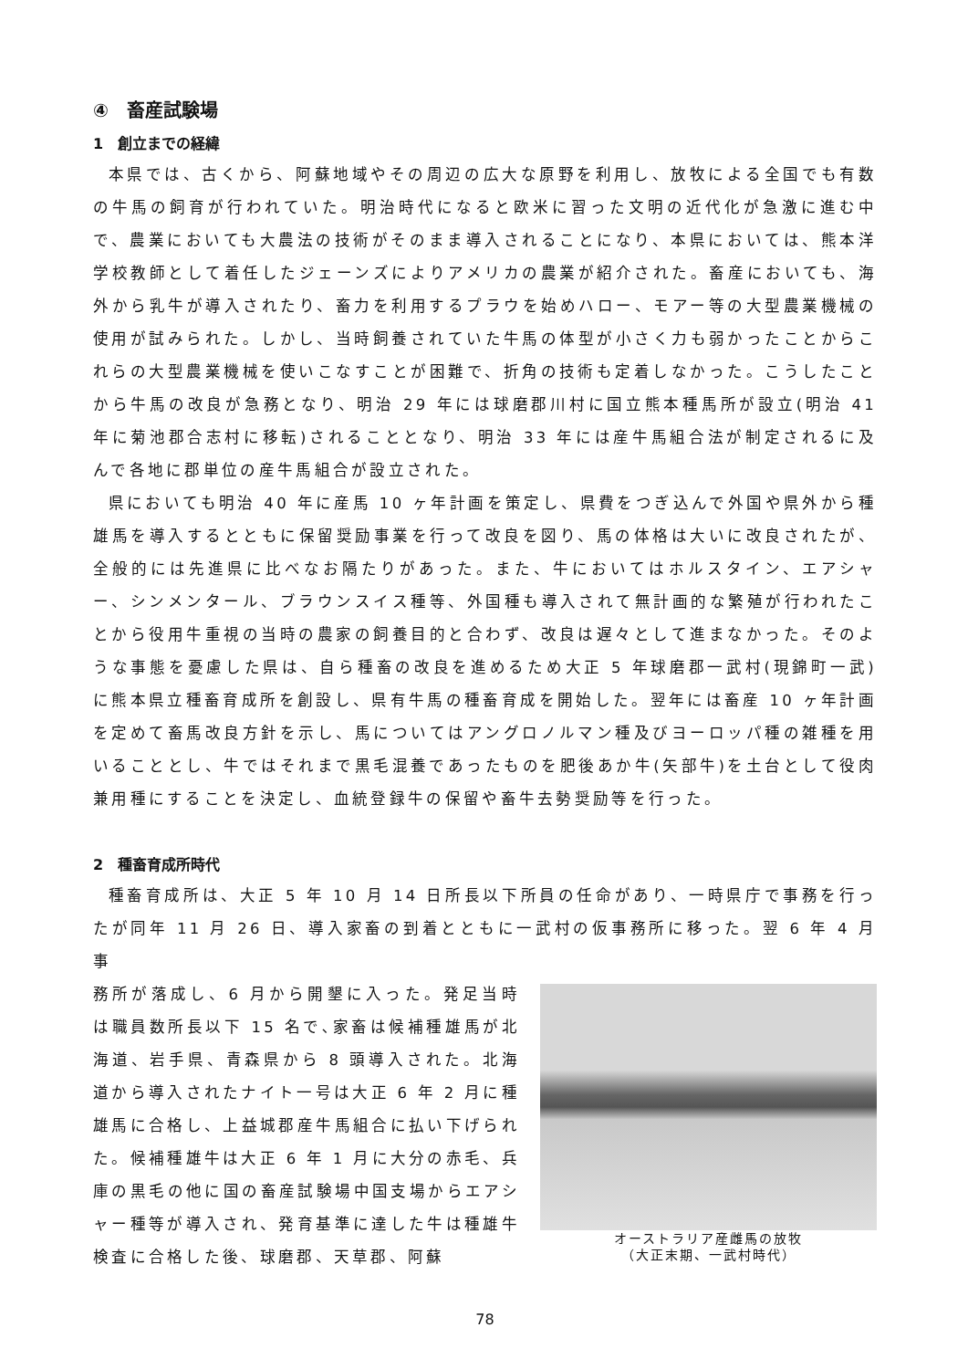④　畜産試験場
1　創立までの経緯
本県では、古くから、阿蘇地域やその周辺の広大な原野を利用し、放牧による全国でも有数の牛馬の飼育が行われていた。明治時代になると欧米に習った文明の近代化が急激に進む中で、農業においても大農法の技術がそのまま導入されることになり、本県においては、熊本洋学校教師として着任したジェーンズによりアメリカの農業が紹介された。畜産においても、海外から乳牛が導入されたり、畜力を利用するプラウを始めハロー、モアー等の大型農業機械の使用が試みられた。しかし、当時飼養されていた牛馬の体型が小さく力も弱かったことからこれらの大型農業機械を使いこなすことが困難で、折角の技術も定着しなかった。こうしたことから牛馬の改良が急務となり、明治 29 年には球磨郡川村に国立熊本種馬所が設立(明治 41 年に菊池郡合志村に移転)されることとなり、明治 33 年には産牛馬組合法が制定されるに及んで各地に郡単位の産牛馬組合が設立された。
県においても明治 40 年に産馬 10 ヶ年計画を策定し、県費をつぎ込んで外国や県外から種雄馬を導入するとともに保留奨励事業を行って改良を図り、馬の体格は大いに改良されたが、全般的には先進県に比べなお隔たりがあった。また、牛においてはホルスタイン、エアシャー、シンメンタール、ブラウンスイス種等、外国種も導入されて無計画的な繁殖が行われたことから役用牛重視の当時の農家の飼養目的と合わず、改良は遅々として進まなかった。そのような事態を憂慮した県は、自ら種畜の改良を進めるため大正 5 年球磨郡一武村(現錦町一武)に熊本県立種畜育成所を創設し、県有牛馬の種畜育成を開始した。翌年には畜産 10 ヶ年計画を定めて畜馬改良方針を示し、馬についてはアングロノルマン種及びヨーロッパ種の雑種を用いることとし、牛ではそれまで黒毛混養であったものを肥後あか牛(矢部牛)を土台として役肉兼用種にすることを決定し、血統登録牛の保留や畜牛去勢奨励等を行った。
2　種畜育成所時代
種畜育成所は、大正 5 年 10 月 14 日所長以下所員の任命があり、一時県庁で事務を行ったが同年 11 月 26 日、導入家畜の到着とともに一武村の仮事務所に移った。翌 6 年 4 月事
務所が落成し、6 月から開墾に入った。発足当時は職員数所長以下 15 名で､家畜は候補種雄馬が北海道、岩手県、青森県から 8 頭導入された。北海道から導入されたナイト一号は大正 6 年 2 月に種雄馬に合格し、上益城郡産牛馬組合に払い下げられた。候補種雄牛は大正 6 年 1 月に大分の赤毛、兵庫の黒毛の他に国の畜産試験場中国支場からエアシャー種等が導入され、発育基準に達した牛は種雄牛検査に合格した後、球磨郡、天草郡、阿蘇
オーストラリア産雌馬の放牧
（大正末期、一武村時代）
78